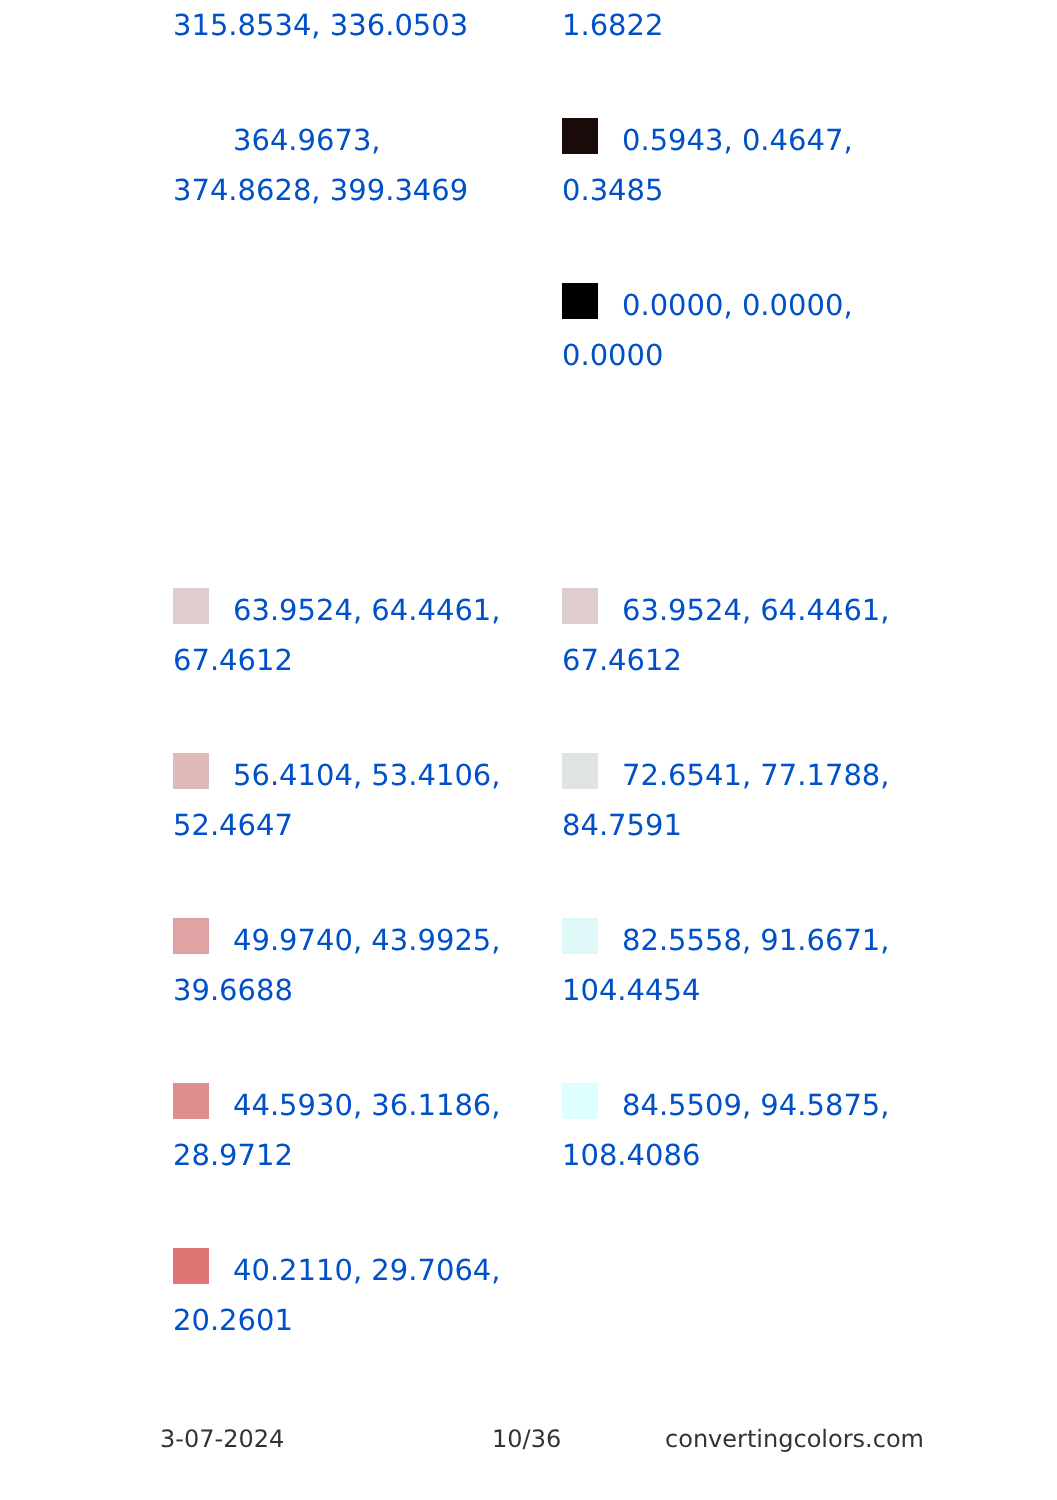315.8534, 336.0503 1.6822
364.9673, 374.8628, 399.3469
0.5943, 0.4647, 0.3485
0.0000, 0.0000, 0.0000
63.9524, 64.4461, 67.4612
63.9524, 64.4461, 67.4612
56.4104, 53.4106, 52.4647
72.6541, 77.1788, 84.7591
49.9740, 43.9925, 39.6688
82.5558, 91.6671, 104.4454
44.5930, 36.1186, 28.9712
84.5509, 94.5875, 108.4086
40.2110, 29.7064, 20.2601
3-07-2024 10/36 convertingcolors.com